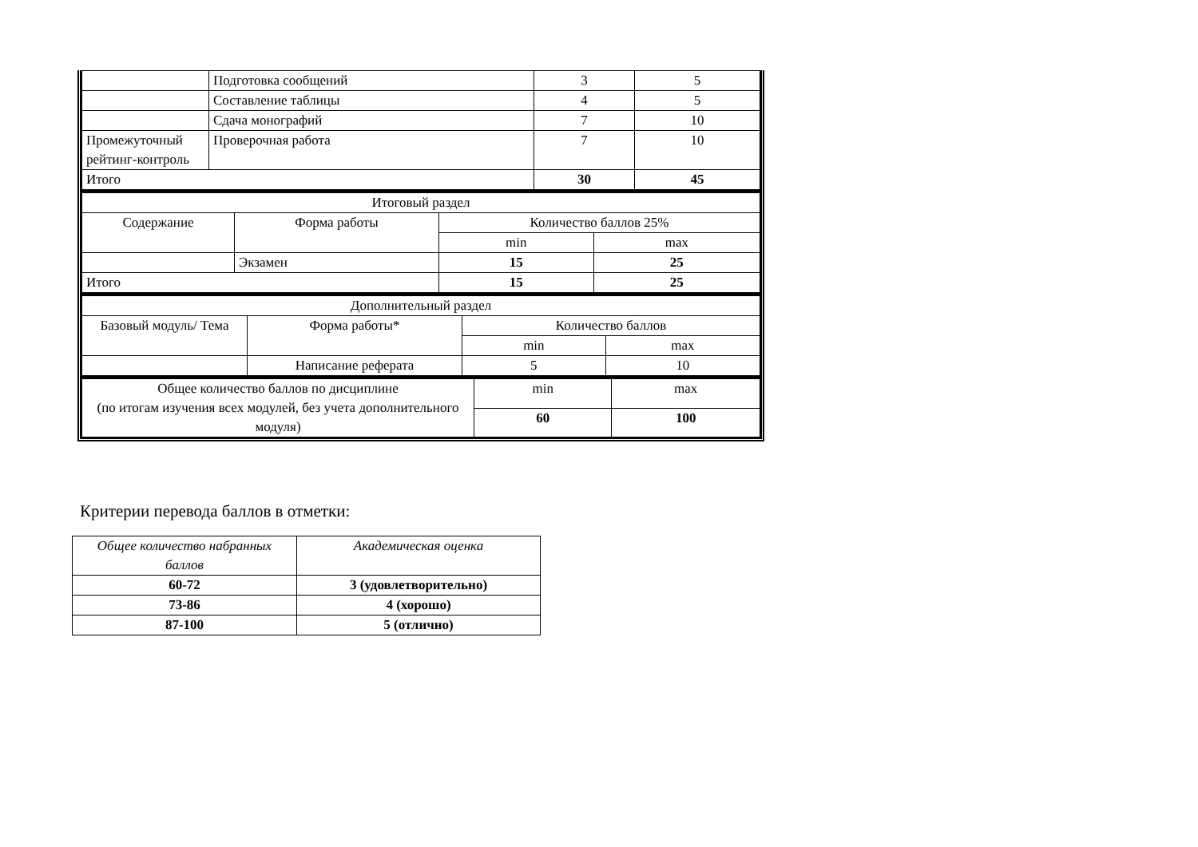| | Подготовка сообщений | 3 | 5 |
| | Составление таблицы | 4 | 5 |
| | Сдача монографий | 7 | 10 |
| Промежуточный рейтинг-контроль | Проверочная работа | 7 | 10 |
| Итого | | 30 | 45 |
| Итоговый раздел | | | |
| Содержание | Форма работы | Количество баллов 25% | |
| | | min | max |
| | Экзамен | 15 | 25 |
| Итого | | 15 | 25 |
| Дополнительный раздел | | | |
| Базовый модуль/ Тема | Форма работы* | Количество баллов | |
| | | min | max |
| | Написание реферата | 5 | 10 |
| Общее количество баллов по дисциплине (по итогам изучения всех модулей, без учета дополнительного модуля) | min | max |
| | 60 | 100 |
Критерии перевода баллов в отметки:
| Общее количество набранных баллов | Академическая оценка |
| 60-72 | 3 (удовлетворительно) |
| 73-86 | 4 (хорошо) |
| 87-100 | 5 (отлично) |